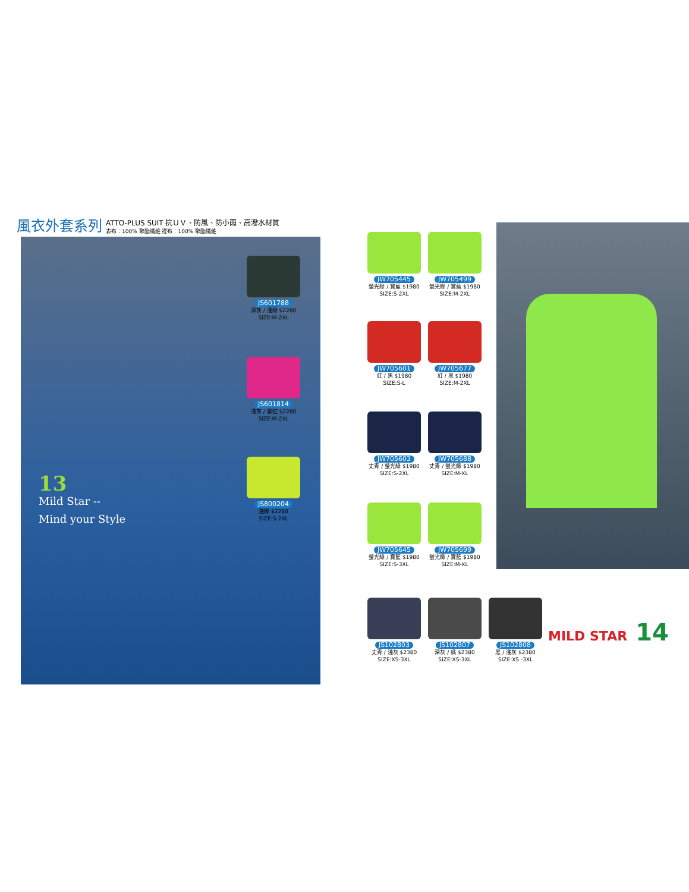風衣外套系列
ATTO-PLUS SUIT 抗ＵＶ、防風、防小雨、高潑水材質
表布：100% 聚酯纖維 裡布：100% 聚酯纖維
13
Mild Star --
Mind your Style
JS601788
深灰 / 淺綠 $2280
SIZE:M-2XL
JS601814
淺灰 / 紫紅 $2280
SIZE:M-2XL
JS800204
淺綠 $2280
SIZE:S-2XL
JW705445
螢光綠 / 寶藍 $1980
SIZE:S-2XL
JW705499
螢光綠 / 寶藍 $1980
SIZE:M-2XL
JW705601
紅 / 黑 $1980
SIZE:S-L
JW705677
紅 / 黑 $1980
SIZE:M-2XL
JW705603
丈青 / 螢光綠 $1980
SIZE:S-2XL
JW705688
丈青 / 螢光綠 $1980
SIZE:M-XL
JW705645
螢光綠 / 寶藍 $1980
SIZE:S-3XL
JW705699
螢光綠 / 寶藍 $1980
SIZE:M-XL
JS102803
丈青 / 淺灰 $2380
SIZE:XS-3XL
JS102807
深灰 / 橘 $2380
SIZE:XS-3XL
JS102808
黑 / 淺灰 $2380
SIZE:XS -3XL
MILD STAR 14